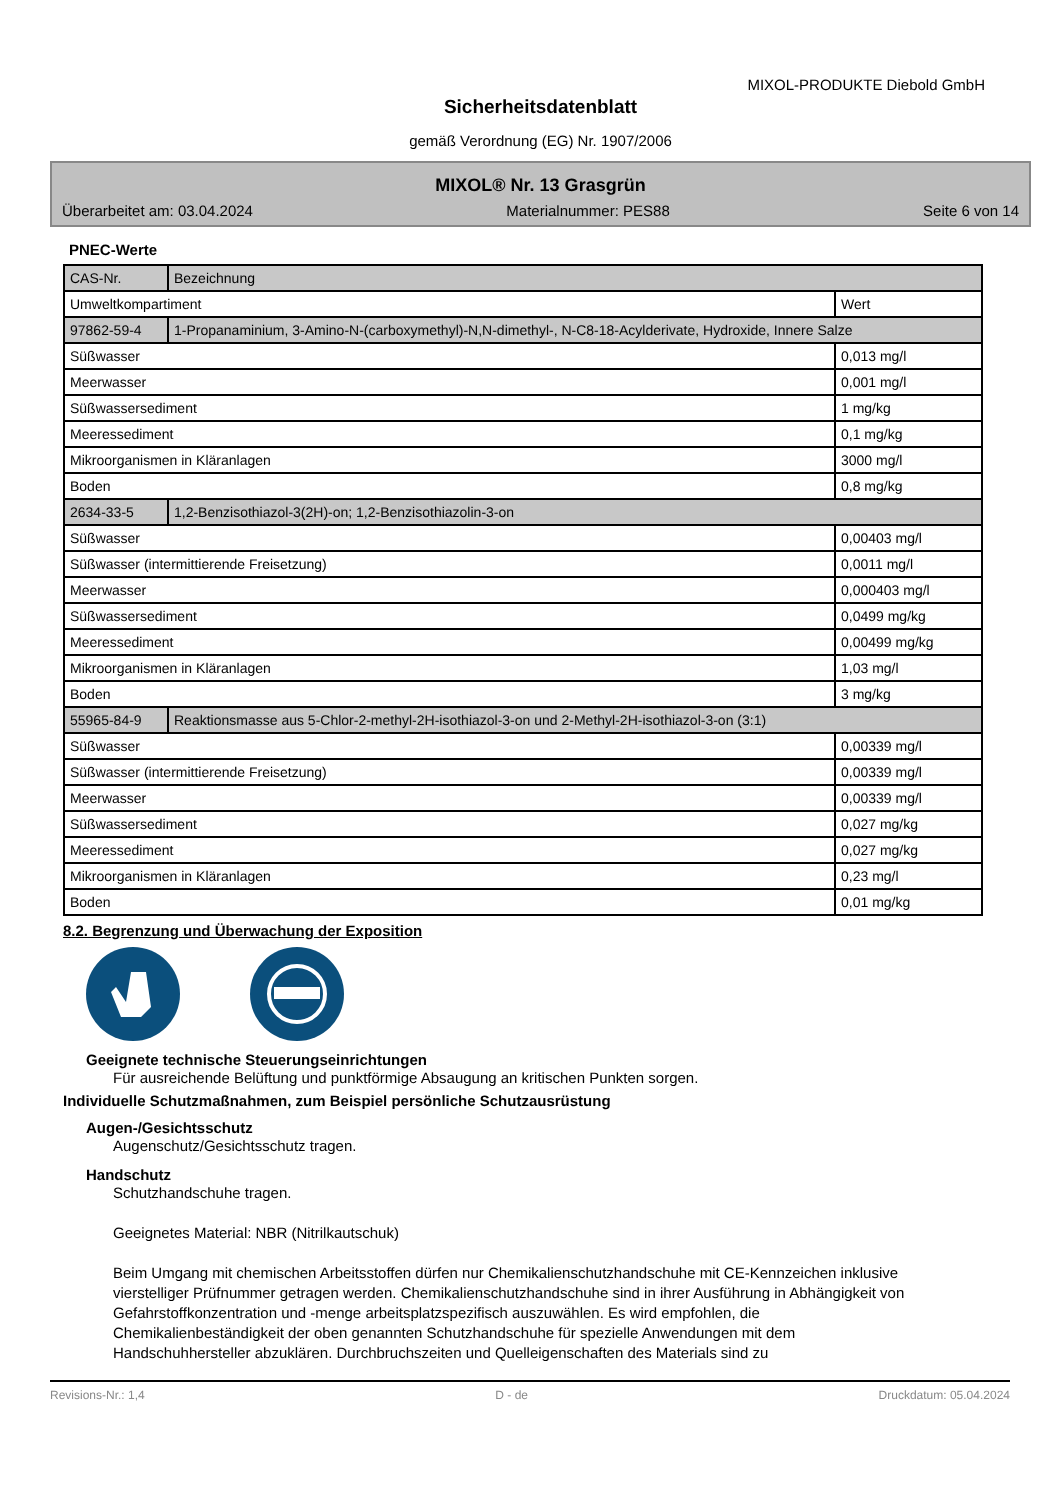MIXOL-PRODUKTE Diebold GmbH
Sicherheitsdatenblatt
gemäß Verordnung (EG) Nr. 1907/2006
MIXOL® Nr. 13 Grasgrün
Überarbeitet am: 03.04.2024 Materialnummer: PES88 Seite 6 von 14
PNEC-Werte
| CAS-Nr. | Bezeichnung | |
| Umweltkompartiment | | Wert |
| 97862-59-4 | 1-Propanaminium, 3-Amino-N-(carboxymethyl)-N,N-dimethyl-, N-C8-18-Acylderivate, Hydroxide, Innere Salze | |
| Süßwasser | | 0,013 mg/l |
| Meerwasser | | 0,001 mg/l |
| Süßwassersediment | | 1 mg/kg |
| Meeressediment | | 0,1 mg/kg |
| Mikroorganismen in Kläranlagen | | 3000 mg/l |
| Boden | | 0,8 mg/kg |
| 2634-33-5 | 1,2-Benzisothiazol-3(2H)-on; 1,2-Benzisothiazolin-3-on | |
| Süßwasser | | 0,00403 mg/l |
| Süßwasser (intermittierende Freisetzung) | | 0,0011 mg/l |
| Meerwasser | | 0,000403 mg/l |
| Süßwassersediment | | 0,0499 mg/kg |
| Meeressediment | | 0,00499 mg/kg |
| Mikroorganismen in Kläranlagen | | 1,03 mg/l |
| Boden | | 3 mg/kg |
| 55965-84-9 | Reaktionsmasse aus 5-Chlor-2-methyl-2H-isothiazol-3-on und 2-Methyl-2H-isothiazol-3-on (3:1) | |
| Süßwasser | | 0,00339 mg/l |
| Süßwasser (intermittierende Freisetzung) | | 0,00339 mg/l |
| Meerwasser | | 0,00339 mg/l |
| Süßwassersediment | | 0,027 mg/kg |
| Meeressediment | | 0,027 mg/kg |
| Mikroorganismen in Kläranlagen | | 0,23 mg/l |
| Boden | | 0,01 mg/kg |
8.2. Begrenzung und Überwachung der Exposition
Geeignete technische Steuerungseinrichtungen
Für ausreichende Belüftung und punktförmige Absaugung an kritischen Punkten sorgen.
Individuelle Schutzmaßnahmen, zum Beispiel persönliche Schutzausrüstung
Augen-/Gesichtsschutz
Augenschutz/Gesichtsschutz tragen.
Handschutz
Schutzhandschuhe tragen.
Geeignetes Material: NBR (Nitrilkautschuk)
Beim Umgang mit chemischen Arbeitsstoffen dürfen nur Chemikalienschutzhandschuhe mit CE-Kennzeichen inklusive vierstelliger Prüfnummer getragen werden. Chemikalienschutzhandschuhe sind in ihrer Ausführung in Abhängigkeit von Gefahrstoffkonzentration und -menge arbeitsplatzspezifisch auszuwählen. Es wird empfohlen, die Chemikalienbeständigkeit der oben genannten Schutzhandschuhe für spezielle Anwendungen mit dem Handschuhhersteller abzuklären. Durchbruchszeiten und Quelleigenschaften des Materials sind zu
Revisions-Nr.: 1,4 D - de Druckdatum: 05.04.2024